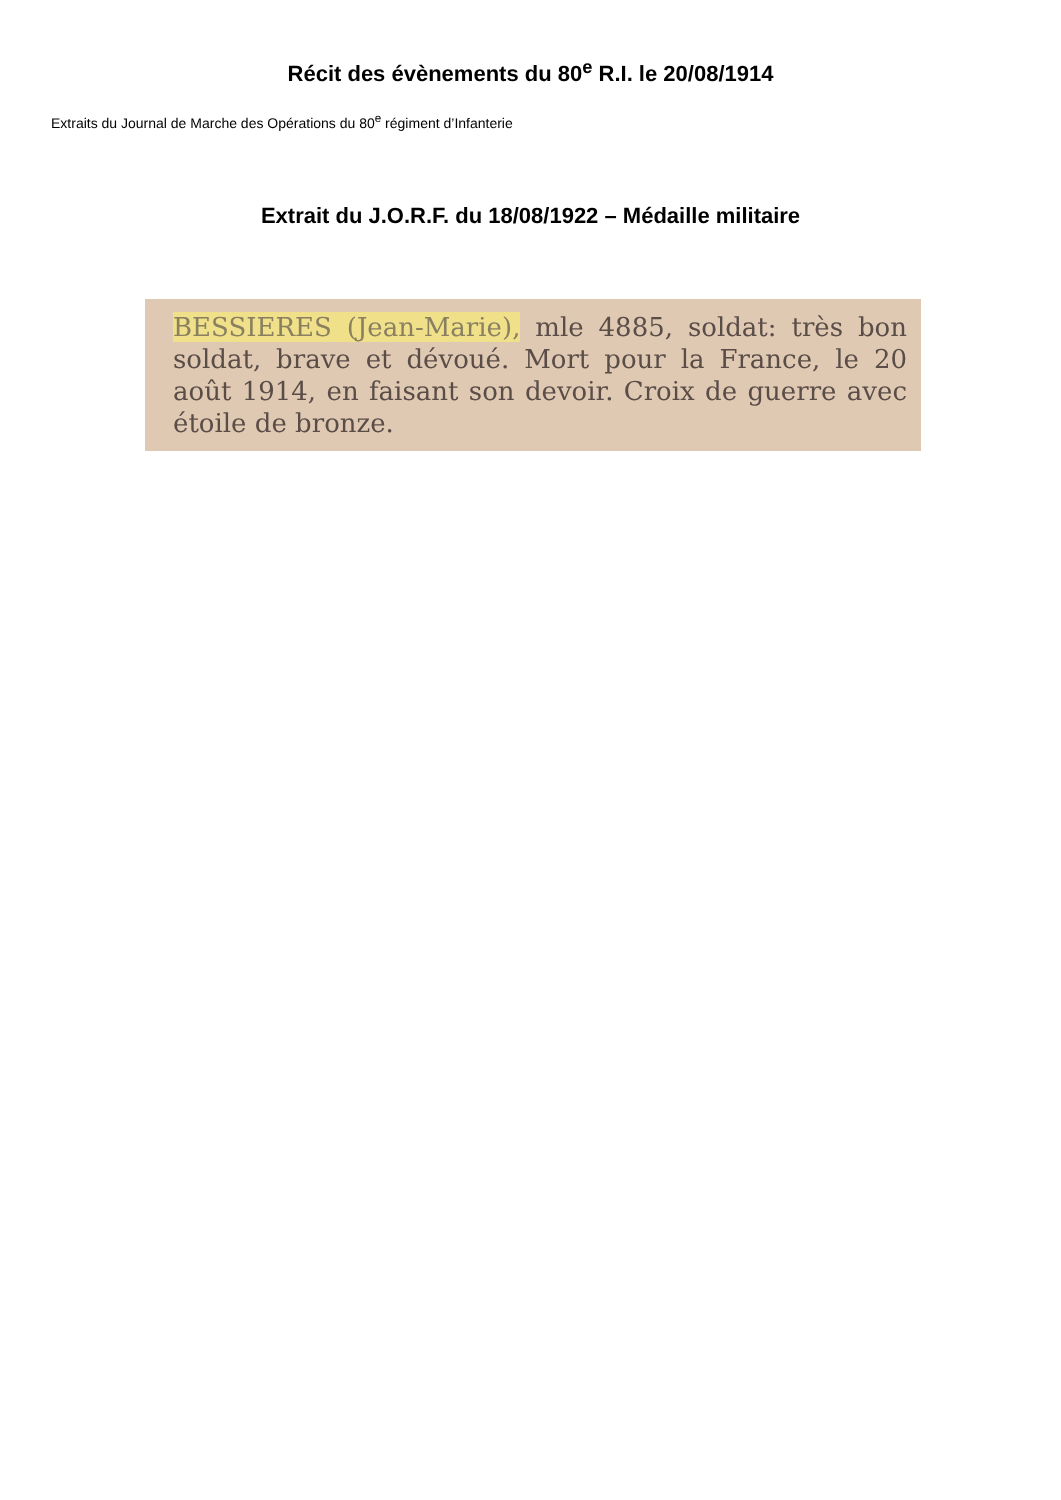Récit des évènements du 80<sup>e</sup> R.I. le 20/08/1914
Extraits du Journal de Marche des Opérations du 80<sup>e</sup> régiment d’Infanterie
Extrait du J.O.R.F. du 18/08/1922 – Médaille militaire
BESSIERES (Jean-Marie), mle 4885, soldat: très bon soldat, brave et dévoué. Mort pour la France, le 20 août 1914, en faisant son devoir. Croix de guerre avec étoile de bronze.